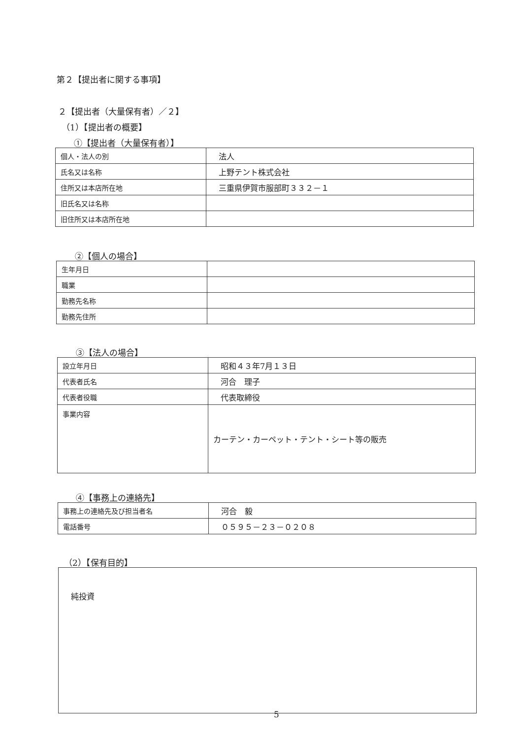第２【提出者に関する事項】
２【提出者（大量保有者）／２】
（1）【提出者の概要】
①【提出者（大量保有者）】
| 個人・法人の別 | 法人 |
| 氏名又は名称 | 上野テント株式会社 |
| 住所又は本店所在地 | 三重県伊賀市服部町３３２－１ |
| 旧氏名又は名称 | |
| 旧住所又は本店所在地 | |
②【個人の場合】
| 生年月日 | |
| 職業 | |
| 勤務先名称 | |
| 勤務先住所 | |
③【法人の場合】
| 設立年月日 | 昭和４３年7月１３日 |
| 代表者氏名 | 河合 理子 |
| 代表者役職 | 代表取締役 |
| 事業内容 | カーテン・カーペット・テント・シート等の販売 |
④【事務上の連絡先】
| 事務上の連絡先及び担当者名 | 河合 毅 |
| 電話番号 | ０５９５－２３－０２０８ |
（2）【保有目的】
| 純投資 |
5